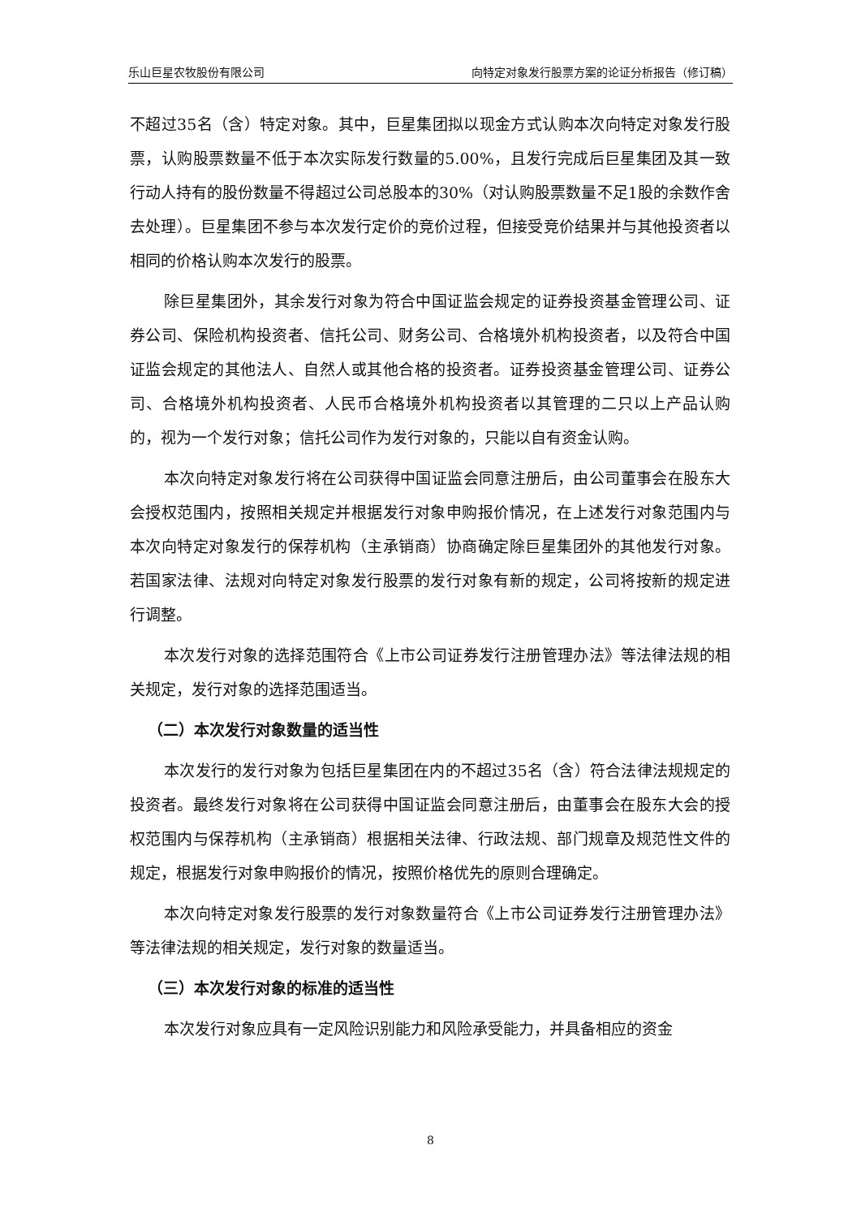乐山巨星农牧股份有限公司 向特定对象发行股票方案的论证分析报告（修订稿）
不超过35名（含）特定对象。其中，巨星集团拟以现金方式认购本次向特定对象发行股票，认购股票数量不低于本次实际发行数量的5.00%，且发行完成后巨星集团及其一致行动人持有的股份数量不得超过公司总股本的30%（对认购股票数量不足1股的余数作舍去处理）。巨星集团不参与本次发行定价的竞价过程，但接受竞价结果并与其他投资者以相同的价格认购本次发行的股票。
除巨星集团外，其余发行对象为符合中国证监会规定的证券投资基金管理公司、证券公司、保险机构投资者、信托公司、财务公司、合格境外机构投资者，以及符合中国证监会规定的其他法人、自然人或其他合格的投资者。证券投资基金管理公司、证券公司、合格境外机构投资者、人民币合格境外机构投资者以其管理的二只以上产品认购的，视为一个发行对象；信托公司作为发行对象的，只能以自有资金认购。
本次向特定对象发行将在公司获得中国证监会同意注册后，由公司董事会在股东大会授权范围内，按照相关规定并根据发行对象申购报价情况，在上述发行对象范围内与本次向特定对象发行的保荐机构（主承销商）协商确定除巨星集团外的其他发行对象。若国家法律、法规对向特定对象发行股票的发行对象有新的规定，公司将按新的规定进行调整。
本次发行对象的选择范围符合《上市公司证券发行注册管理办法》等法律法规的相关规定，发行对象的选择范围适当。
（二）本次发行对象数量的适当性
本次发行的发行对象为包括巨星集团在内的不超过35名（含）符合法律法规规定的投资者。最终发行对象将在公司获得中国证监会同意注册后，由董事会在股东大会的授权范围内与保荐机构（主承销商）根据相关法律、行政法规、部门规章及规范性文件的规定，根据发行对象申购报价的情况，按照价格优先的原则合理确定。
本次向特定对象发行股票的发行对象数量符合《上市公司证券发行注册管理办法》等法律法规的相关规定，发行对象的数量适当。
（三）本次发行对象的标准的适当性
本次发行对象应具有一定风险识别能力和风险承受能力，并具备相应的资金
8